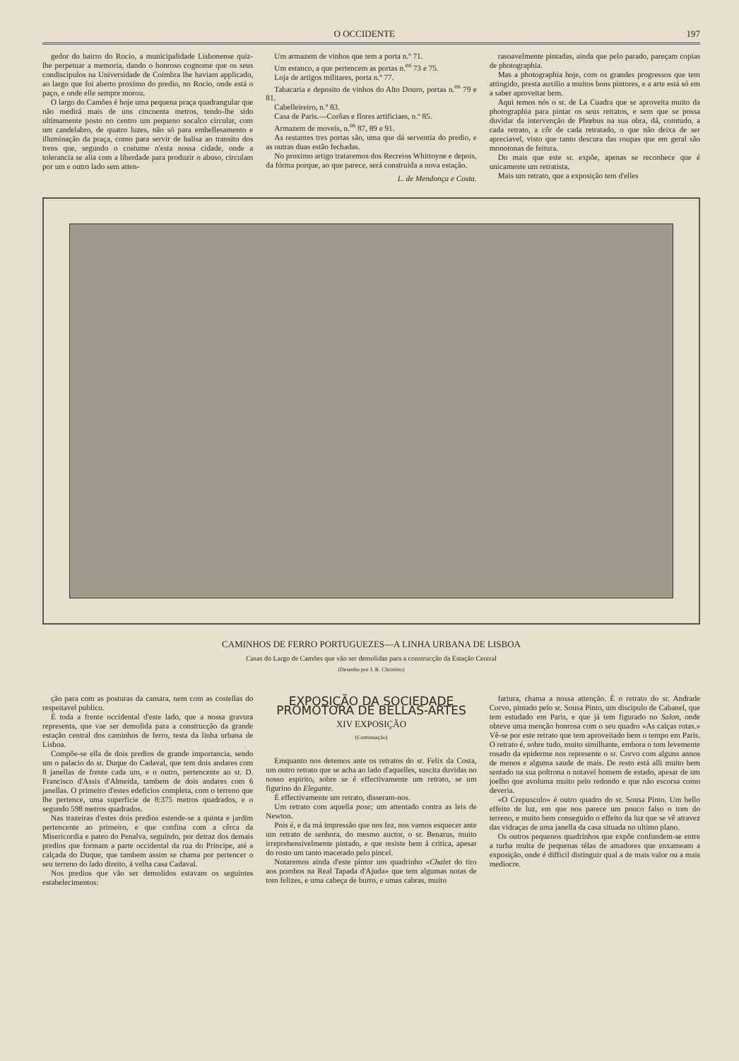O OCCIDENTE 197
gedor do bairro do Rocio, a municipalidade Lisbonense quiz-lhe perpetuar a memoria, dando o honroso cognome que os seus condiscipulos na Universidade de Coimbra lhe haviam applicado, ao largo que foi aberto proximo do predio, no Rocio, onde está o paço, e onde elle sempre morou.
O largo do Camões é hoje uma pequena praça quadrangular que não medirá mais de uns cincoenta metros, tendo-lhe sido ultimamente posto no centro um pequeno socalco circular, com um candelabro, de quatro luzes, não só para embellesamento e illuminação da praça, como para servir de balisa ao transito dos trens que, segundo o costume n'esta nossa cidade, onde a tolerancia se alia com a liberdade para produzir o abuso, circulam por um e outro lado sem atten-
Um armazem de vinhos que tem a porta n.º 71.
Um estanco, a que pertencem as portas n.<sup>os</sup> 73 e 75.
Loja de artigos militares, porta n.º 77.
Tabacaria e deposito de vinhos do Alto Douro, portas n.<sup>os</sup> 79 e 81.
Cabelleireiro, n.º 83.
Casa de Paris.—Corôas e flores artificiaes, n.º 85.
Armazem de moveis, n.<sup>os</sup> 87, 89 e 91.
As restantes tres portas são, uma que dá serventia do predio, e as outras duas estão fechadas.
No proximo artigo trataremos dos Recreios Whittoyne e depois, da fórma porque, ao que parece, será construida a nova estação.
L. de Mendonça e Costa.
rasoavelmente pintadas, ainda que pelo parado, pareçam copias de photographia.
Mas a photographia hoje, com os grandes progressos que tem attingido, presta auxilio a muitos bons pintores, e a arte está só em a saber aproveitar bem.
Aqui temos nós o sr. de La Cuadra que se aproveita muito da photographia para pintar os seus retratos, e sem que se possa duvidar da intervenção de Phœbus na sua obra, dá, comtudo, a cada retrato, a côr de cada retratado, o que não deixa de ser apreciavel, visto que tanto descura das roupas que em geral são monotonas de feitura.
Do mais que este sr. expõe, apenas se reconhece que é unicamente um retratista.
Mais um retrato, que a exposição tem d'elles
CAMINHOS DE FERRO PORTUGUEZES—A LINHA URBANA DE LISBOA
Casas do Largo de Camões que vão ser demolidas para a construcção da Estação Central
(Desenho por J. R. Christino)
ção para com as posturas da camara, nem com as costellas do respeitavel publico.
É toda a frente occidental d'este lado, que a nossa gravura representa, que vae ser demolida para a construcção da grande estação central dos caminhos de ferro, testa da linha urbana de Lisboa.
Compõe-se ella de dois predios de grande importancia, sendo um o palacio do sr. Duque do Cadaval, que tem dois andares com 8 janellas de frente cada um, e o outro, pertencente ao sr. D. Francisco d'Assis d'Almeida, tambem de dois andares com 6 janellas. O primeiro d'estes edeficios completa, com o terreno que lhe pertence, uma superficie de 8:375 metros quadrados, e o segundo 598 metros quadrados.
Nas trazeiras d'estes dois predios estende-se a quinta e jardim pertencente ao primeiro, e que confina com a cêrca da Misericordia e pateo do Penalva, seguindo, por detraz dos demais predios que formam a parte occidental da rua do Principe, até a calçada do Duque, que tambem assim se chama por pertencer o seu terreno do lado direito, á velha casa Cadaval.
Nos predios que vão ser demolidos estavam os seguintes estabelecimentos:
EXPOSIÇÃO DA SOCIEDADE PROMOTORA DE BELLAS-ARTES
XIV EXPOSIÇÃO
(Continuação)
Emquanto nos detemos ante os retratos do sr. Felix da Costa, um outro retrato que se acha ao lado d'aquelles, suscita duvidas no nosso espirito, sobre se é effectivamente um retrato, se um figurino do Elegante.
É effectivamente um retrato, disseram-nos.
Um retrato com aquella pose; um attentado contra as leis de Newton.
Pois é, e da má impressão que nos fez, nos vamos esquecer ante um retrato de senhora, do mesmo auctor, o sr. Benarus, muito irreprehensivelmente pintado, e que resiste bem á critica, apesar do rosto um tanto macerado pelo pincel.
Notaremos ainda d'este pintor um quadrinho «Chalet do tiro aos pombos na Real Tapada d'Ajuda» que tem algumas notas de tom felizes, e uma cabeça de burro, e umas cabras, muito
fartura, chama a nossa attenção. É o retrato do sr. Andrade Corvo, pintado pelo sr. Sousa Pinto, um discipulo de Cabanel, que tem estudado em Paris, e que já tem figurado no Salon, onde obteve uma menção honrosa com o seu quadro «As calças rotas.» Vê-se por este retrato que tem aproveitado bem o tempo em Paris. O retrato é, sobre tudo, muito similhante, embora o tom levemente rosado da epiderme nos represente o sr. Corvo com alguns annos de menos e alguma saude de mais. De resto está alli muito bem sentado na sua poltrona o notavel homem de estado, apesar de um joelho que avoluma muito pelo redondo e que não escorsa como deveria.
«O Crepusculo» é outro quadro do sr. Sousa Pinto. Um bello effeito de luz, em que nos parece um pouco falso o tom do terreno, e muito bem conseguido o effeito da luz que se vê atravez das vidraças de uma janella da casa situada no ultimo plano.
Os outros pequenos quadrinhos que expõe confundem-se entre a turba multa de pequenas télas de amadores que enxameam a exposição, onde é difficil distinguir qual a de mais valor ou a mais mediocre.